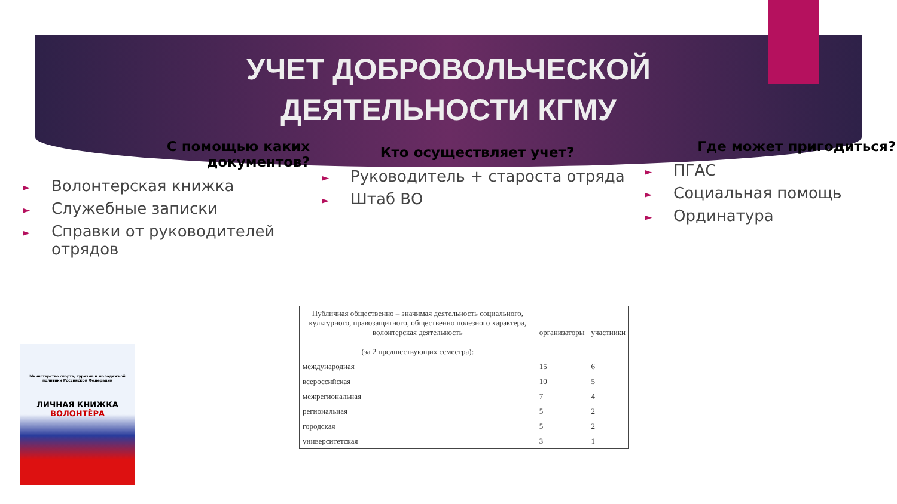УЧЕТ ДОБРОВОЛЬЧЕСКОЙ
ДЕЯТЕЛЬНОСТИ КГМУ
С помощью каких
документов?
► Волонтерская книжка
► Служебные записки
► Справки от руководителей отрядов
Кто осуществляет учет?
► Руководитель + староста отряда
► Штаб ВО
Где может пригодиться?
► ПГАС
► Социальная помощь
► Ординатура
Министерство спорта, туризма и молодежной политики Российской Федерации
ЛИЧНАЯ КНИЖКА
ВОЛОНТЁРА
| Публичная общественно – значимая деятельность социального, культурного, правозащитного, общественно полезного характера, волонтерская деятельность (за 2 предшествующих семестра): | организаторы | участники |
| --- | --- | --- |
| международная | 15 | 6 |
| всероссийская | 10 | 5 |
| межрегиональная | 7 | 4 |
| региональная | 5 | 2 |
| городская | 5 | 2 |
| университетская | 3 | 1 |